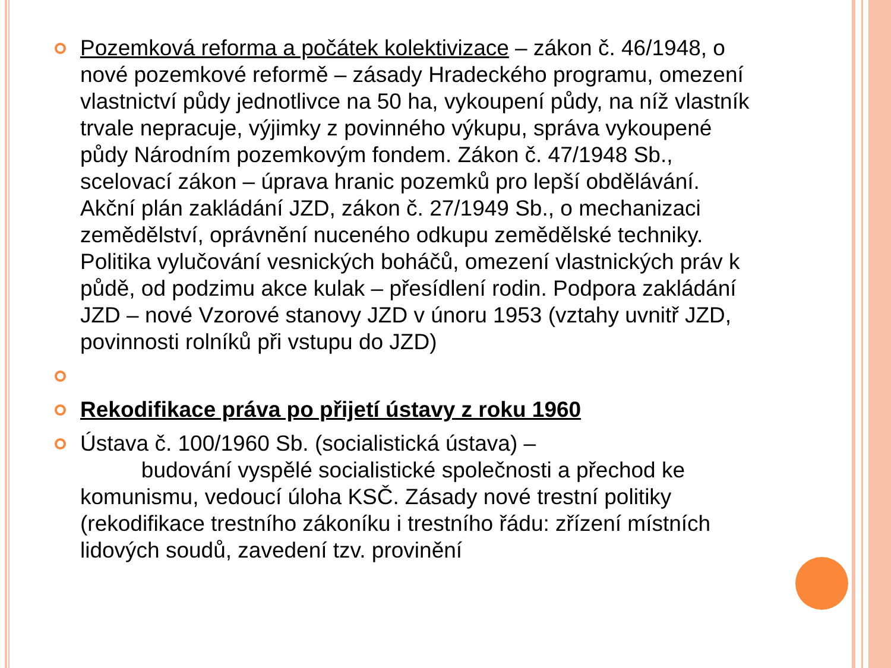Pozemková reforma a počátek kolektivizace – zákon č. 46/1948, o nové pozemkové reformě – zásady Hradeckého programu, omezení vlastnictví půdy jednotlivce na 50 ha, vykoupení půdy, na níž vlastník trvale nepracuje, výjimky z povinného výkupu, správa vykoupené půdy Národním pozemkovým fondem. Zákon č. 47/1948 Sb., scelovací zákon – úprava hranic pozemků pro lepší obdělávání. Akční plán zakládání JZD, zákon č. 27/1949 Sb., o mechanizaci zemědělství, oprávnění nuceného odkupu zemědělské techniky. Politika vylučování vesnických boháčů, omezení vlastnických práv k půdě, od podzimu akce kulak – přesídlení rodin. Podpora zakládání JZD – nové Vzorové stanovy JZD v únoru 1953 (vztahy uvnitř JZD, povinnosti rolníků při vstupu do JZD)
Rekodifikace práva po přijetí ústavy z roku 1960
Ústava č. 100/1960 Sb. (socialistická ústava) –
budování vyspělé socialistické společnosti a přechod ke komunismu, vedoucí úloha KSČ. Zásady nové trestní politiky (rekodifikace trestního zákoníku i trestního řádu: zřízení místních lidových soudů, zavedení tzv. provinění